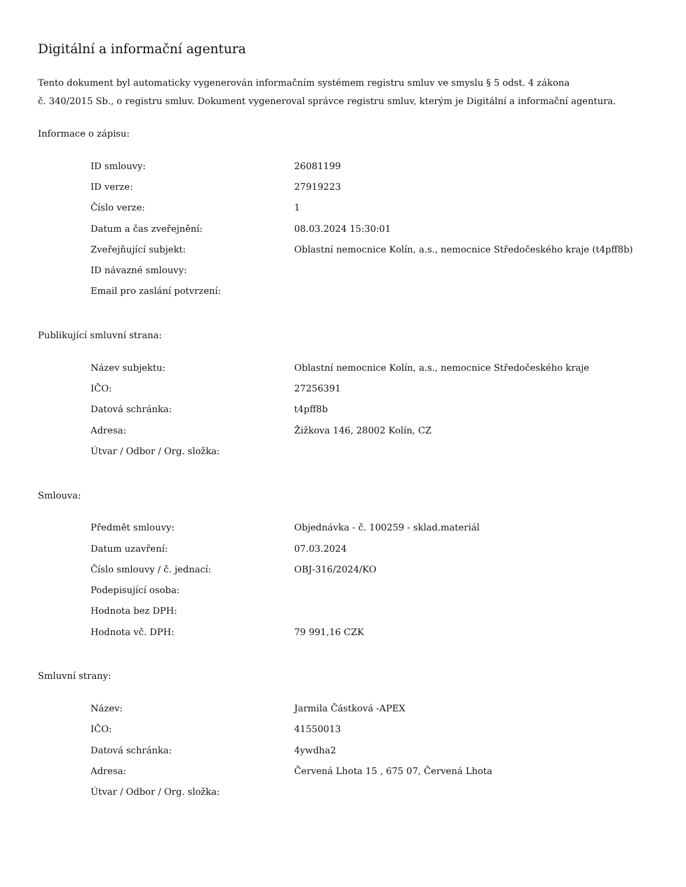Digitální a informační agentura
Tento dokument byl automaticky vygenerován informačním systémem registru smluv ve smyslu § 5 odst. 4 zákona
č. 340/2015 Sb., o registru smluv. Dokument vygeneroval správce registru smluv, kterým je Digitální a informační agentura.
Informace o zápisu:
| ID smlouvy: | 26081199 |
| ID verze: | 27919223 |
| Číslo verze: | 1 |
| Datum a čas zveřejnění: | 08.03.2024 15:30:01 |
| Zveřejňující subjekt: | Oblastní nemocnice Kolín, a.s., nemocnice Středočeského kraje (t4pff8b) |
| ID návazné smlouvy: | |
| Email pro zaslání potvrzení: | |
Publikující smluvní strana:
| Název subjektu: | Oblastní nemocnice Kolín, a.s., nemocnice Středočeského kraje |
| IČO: | 27256391 |
| Datová schránka: | t4pff8b |
| Adresa: | Žižkova 146, 28002 Kolín, CZ |
| Útvar / Odbor / Org. složka: | |
Smlouva:
| Předmět smlouvy: | Objednávka - č. 100259 - sklad.materiál |
| Datum uzavření: | 07.03.2024 |
| Číslo smlouvy / č. jednací: | OBJ-316/2024/KO |
| Podepisující osoba: | |
| Hodnota bez DPH: | |
| Hodnota vč. DPH: | 79 991,16 CZK |
Smluvní strany:
| Název: | Jarmila Částková -APEX |
| IČO: | 41550013 |
| Datová schránka: | 4ywdha2 |
| Adresa: | Červená Lhota 15 , 675 07, Červená Lhota |
| Útvar / Odbor / Org. složka: | |